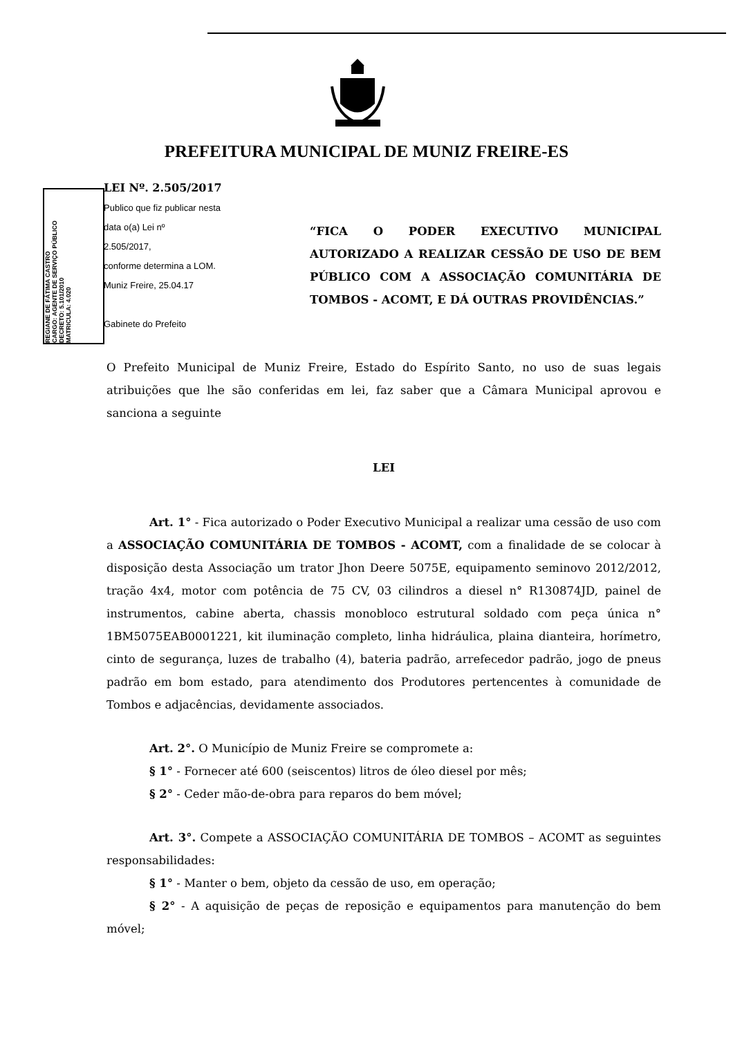PREFEITURA MUNICIPAL DE MUNIZ FREIRE-ES
REGIANE DE FÁTIMA CASTRO
CARGO: AGENTE DE SERVIÇO PÚBLICO
DECRETO: 5.101/2010
MATRICULA: 4.020
LEI Nº. 2.505/2017
Publico que fiz publicar nesta
data o(a) Lei nº
2.505/2017,
conforme determina a LOM.
Muniz Freire, 25.04.17
Gabinete do Prefeito
“FICA O PODER EXECUTIVO MUNICIPAL AUTORIZADO A REALIZAR CESSÃO DE USO DE BEM PÚBLICO COM A ASSOCIAÇÃO COMUNITÁRIA DE TOMBOS - ACOMT, E DÁ OUTRAS PROVIDÊNCIAS.”
O Prefeito Municipal de Muniz Freire, Estado do Espírito Santo, no uso de suas legais atribuições que lhe são conferidas em lei, faz saber que a Câmara Municipal aprovou e sanciona a seguinte
LEI
Art. 1° - Fica autorizado o Poder Executivo Municipal a realizar uma cessão de uso com a ASSOCIAÇÃO COMUNITÁRIA DE TOMBOS - ACOMT, com a finalidade de se colocar à disposição desta Associação um trator Jhon Deere 5075E, equipamento seminovo 2012/2012, tração 4x4, motor com potência de 75 CV, 03 cilindros a diesel n° R130874JD, painel de instrumentos, cabine aberta, chassis monobloco estrutural soldado com peça única n° 1BM5075EAB0001221, kit iluminação completo, linha hidráulica, plaina dianteira, horímetro, cinto de segurança, luzes de trabalho (4), bateria padrão, arrefecedor padrão, jogo de pneus padrão em bom estado, para atendimento dos Produtores pertencentes à comunidade de Tombos e adjacências, devidamente associados.
Art. 2°. O Município de Muniz Freire se compromete a:
§ 1° - Fornecer até 600 (seiscentos) litros de óleo diesel por mês;
§ 2° - Ceder mão-de-obra para reparos do bem móvel;
Art. 3°. Compete a ASSOCIAÇÃO COMUNITÁRIA DE TOMBOS – ACOMT as seguintes responsabilidades:
§ 1° - Manter o bem, objeto da cessão de uso, em operação;
§ 2° - A aquisição de peças de reposição e equipamentos para manutenção do bem móvel;